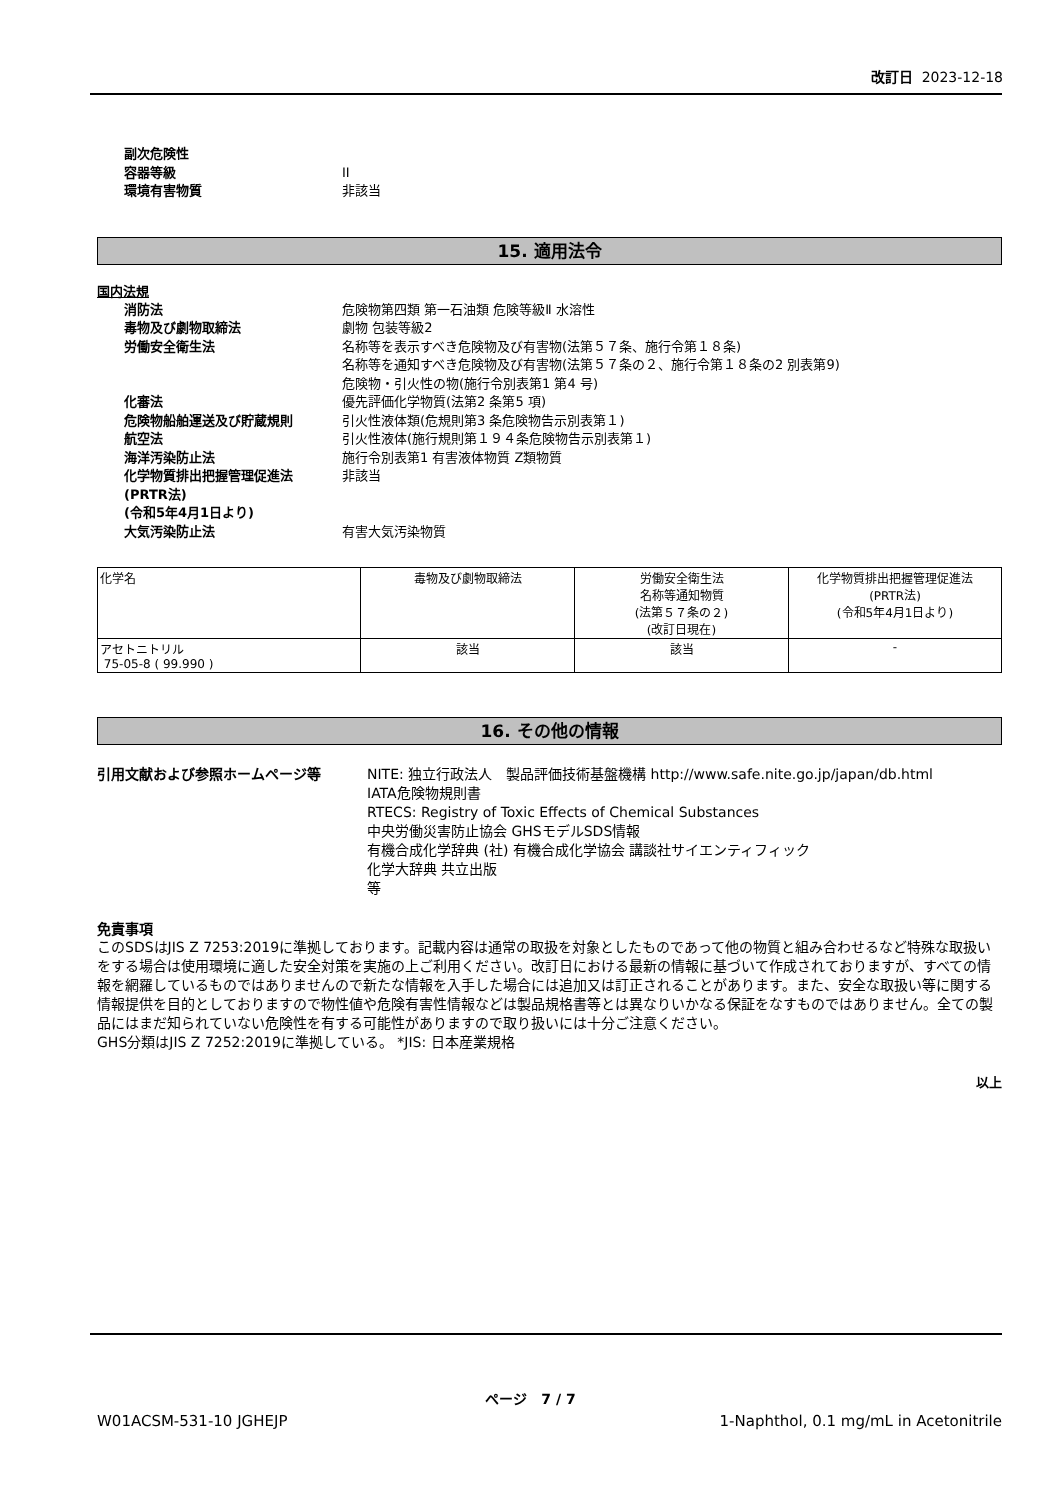改訂日 2023-12-18
副次危険性
容器等級 II
環境有害物質 非該当
15. 適用法令
国内法規
消防法 危険物第四類 第一石油類 危険等級Ⅱ 水溶性
毒物及び劇物取締法 劇物 包装等級2
労働安全衛生法 名称等を表示すべき危険物及び有害物(法第５７条、施行令第１８条)
名称等を通知すべき危険物及び有害物(法第５７条の２、施行令第１８条の2 別表第9)
危険物・引火性の物(施行令別表第1 第4 号)
化審法 優先評価化学物質(法第2 条第5 項)
危険物船舶運送及び貯蔵規則 引火性液体類(危規則第3 条危険物告示別表第１)
航空法 引火性液体(施行規則第１９４条危険物告示別表第１)
海洋汚染防止法 施行令別表第1 有害液体物質 Z類物質
化学物質排出把握管理促進法
(PRTR法)
(令和5年4月1日より)
非該当
大気汚染防止法 有害大気汚染物質
| 化学名 | 毒物及び劇物取締法 | 労働安全衛生法 名称等通知物質 (法第５７条の２) (改訂日現在) | 化学物質排出把握管理促進法 (PRTR法) (令和5年4月1日より) |
| --- | --- | --- | --- |
| アセトニトリル 75-05-8 ( 99.990 ) | 該当 | 該当 | - |
16. その他の情報
引用文献および参照ホームページ等 NITE: 独立行政法人　製品評価技術基盤機構 http://www.safe.nite.go.jp/japan/db.html
IATA危険物規則書
RTECS: Registry of Toxic Effects of Chemical Substances
中央労働災害防止協会 GHSモデルSDS情報
有機合成化学辞典 (社) 有機合成化学協会 講談社サイエンティフィック
化学大辞典 共立出版
等
免責事項
このSDSはJIS Z 7253:2019に準拠しております。記載内容は通常の取扱を対象としたものであって他の物質と組み合わせるなど特殊な取扱いをする場合は使用環境に適した安全対策を実施の上ご利用ください。改訂日における最新の情報に基づいて作成されておりますが、すべての情報を網羅しているものではありませんので新たな情報を入手した場合には追加又は訂正されることがあります。また、安全な取扱い等に関する情報提供を目的としておりますので物性値や危険有害性情報などは製品規格書等とは異なりいかなる保証をなすものではありません。全ての製品にはまだ知られていない危険性を有する可能性がありますので取り扱いには十分ご注意ください。
GHS分類はJIS Z 7252:2019に準拠している。 *JIS: 日本産業規格
以上
ページ　7 / 7
W01ACSM-531-10 JGHEJP 1-Naphthol, 0.1 mg/mL in Acetonitrile